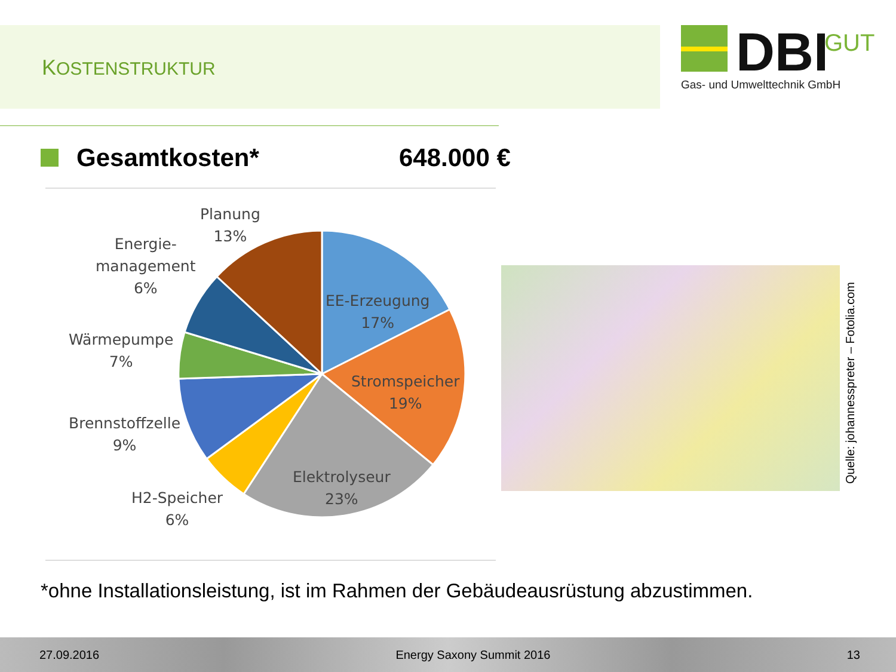KOSTENSTRUKTUR
DBI
GUT
Gas- und Umwelttechnik GmbH
Gesamtkosten* 648.000 €
Planung
13%
Energie-
management
6%
Wärmepumpe
7%
Brennstoffzelle
9%
H2-Speicher
6%
EE-Erzeugung
17%
Stromspeicher
19%
Elektrolyseur
23%
Quelle: johannesspreter – Fotolia.com
*ohne Installationsleistung, ist im Rahmen der Gebäudeausrüstung abzustimmen.
27.09.2016 Energy Saxony Summit 2016 13